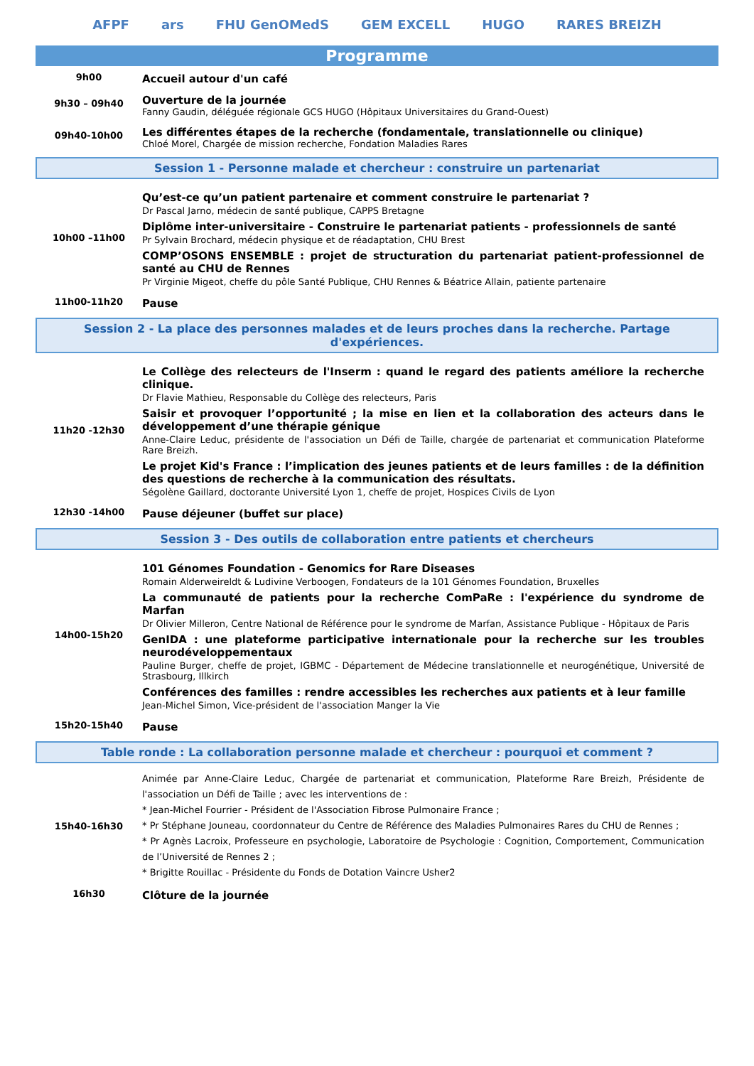AFPF ars FHU GenOMedS GEM EXCELL HUGO RARES BREIZH
Programme
| 9h00 | Accueil autour d'un café |
| 9h30 – 09h40 | Ouverture de la journée Fanny Gaudin, déléguée régionale GCS HUGO (Hôpitaux Universitaires du Grand-Ouest) |
| 09h40-10h00 | Les différentes étapes de la recherche (fondamentale, translationnelle ou clinique) Chloé Morel, Chargée de mission recherche, Fondation Maladies Rares |
Session 1 - Personne malade et chercheur : construire un partenariat
| 10h00 –11h00 | Qu’est-ce qu’un patient partenaire et comment construire le partenariat ? Dr Pascal Jarno, médecin de santé publique, CAPPS Bretagne Diplôme inter-universitaire - Construire le partenariat patients - professionnels de santé Pr Sylvain Brochard, médecin physique et de réadaptation, CHU Brest COMP’OSONS ENSEMBLE : projet de structuration du partenariat patient-professionnel de santé au CHU de Rennes Pr Virginie Migeot, cheffe du pôle Santé Publique, CHU Rennes & Béatrice Allain, patiente partenaire |
| 11h00-11h20 | Pause |
Session 2 - La place des personnes malades et de leurs proches dans la recherche. Partage d'expériences.
| 11h20 -12h30 | Le Collège des relecteurs de l'Inserm : quand le regard des patients améliore la recherche clinique. Dr Flavie Mathieu, Responsable du Collège des relecteurs, Paris Saisir et provoquer l’opportunité ; la mise en lien et la collaboration des acteurs dans le développement d’une thérapie génique Anne-Claire Leduc, présidente de l'association un Défi de Taille, chargée de partenariat et communication Plateforme Rare Breizh. Le projet Kid's France : l’implication des jeunes patients et de leurs familles : de la définition des questions de recherche à la communication des résultats. Ségolène Gaillard, doctorante Université Lyon 1, cheffe de projet, Hospices Civils de Lyon |
| 12h30 -14h00 | Pause déjeuner (buffet sur place) |
Session 3 - Des outils de collaboration entre patients et chercheurs
| 14h00-15h20 | 101 Génomes Foundation - Genomics for Rare Diseases Romain Alderweireldt & Ludivine Verboogen, Fondateurs de la 101 Génomes Foundation, Bruxelles La communauté de patients pour la recherche ComPaRe : l'expérience du syndrome de Marfan Dr Olivier Milleron, Centre National de Référence pour le syndrome de Marfan, Assistance Publique - Hôpitaux de Paris GenIDA : une plateforme participative internationale pour la recherche sur les troubles neurodéveloppementaux Pauline Burger, cheffe de projet, IGBMC - Département de Médecine translationnelle et neurogénétique, Université de Strasbourg, Illkirch Conférences des familles : rendre accessibles les recherches aux patients et à leur famille Jean-Michel Simon, Vice-président de l'association Manger la Vie |
| 15h20-15h40 | Pause |
Table ronde : La collaboration personne malade et chercheur : pourquoi et comment ?
| 15h40-16h30 | Animée par Anne-Claire Leduc, Chargée de partenariat et communication, Plateforme Rare Breizh, Présidente de l'association un Défi de Taille ; avec les interventions de : * Jean-Michel Fourrier - Président de l'Association Fibrose Pulmonaire France ; * Pr Stéphane Jouneau, coordonnateur du Centre de Référence des Maladies Pulmonaires Rares du CHU de Rennes ; * Pr Agnès Lacroix, Professeure en psychologie, Laboratoire de Psychologie : Cognition, Comportement, Communication de l’Université de Rennes 2 ; * Brigitte Rouillac - Présidente du Fonds de Dotation Vaincre Usher2 |
| 16h30 | Clôture de la journée |